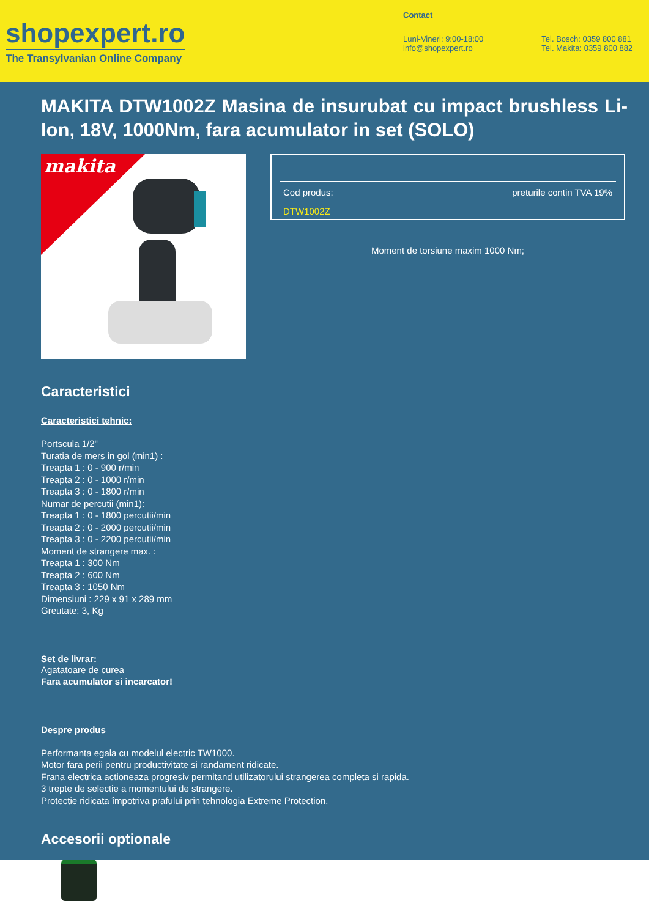shopexpert.ro
The Transylvanian Online Company
Contact
Luni-Vineri: 9:00-18:00
info@shopexpert.ro
Tel. Bosch: 0359 800 881
Tel. Makita: 0359 800 882
MAKITA DTW1002Z Masina de insurubat cu impact brushless Li-Ion, 18V, 1000Nm, fara acumulator in set (SOLO)
makita
Cod produs: preturile contin TVA 19%
DTW1002Z
Moment de torsiune maxim 1000 Nm;
Caracteristici
Caracteristici tehnic:
Portscula 1/2"
Turatia de mers in gol (min1) :
Treapta 1 : 0 - 900 r/min
Treapta 2 : 0 - 1000 r/min
Treapta 3 : 0 - 1800 r/min
Numar de percutii (min1):
Treapta 1 : 0 - 1800 percutii/min
Treapta 2 : 0 - 2000 percutii/min
Treapta 3 : 0 - 2200 percutii/min
Moment de strangere max. :
Treapta 1 : 300 Nm
Treapta 2 : 600 Nm
Treapta 3 : 1050 Nm
Dimensiuni : 229 x 91 x 289 mm
Greutate: 3, Kg
Set de livrar:
Agatatoare de curea
Fara acumulator si incarcator!
Despre produs
Performanta egala cu modelul electric TW1000.
Motor fara perii pentru productivitate si randament ridicate.
Frana electrica actioneaza progresiv permitand utilizatorului strangerea completa si rapida.
3 trepte de selectie a momentului de strangere.
Protectie ridicata împotriva prafului prin tehnologia Extreme Protection.
Accesorii optionale